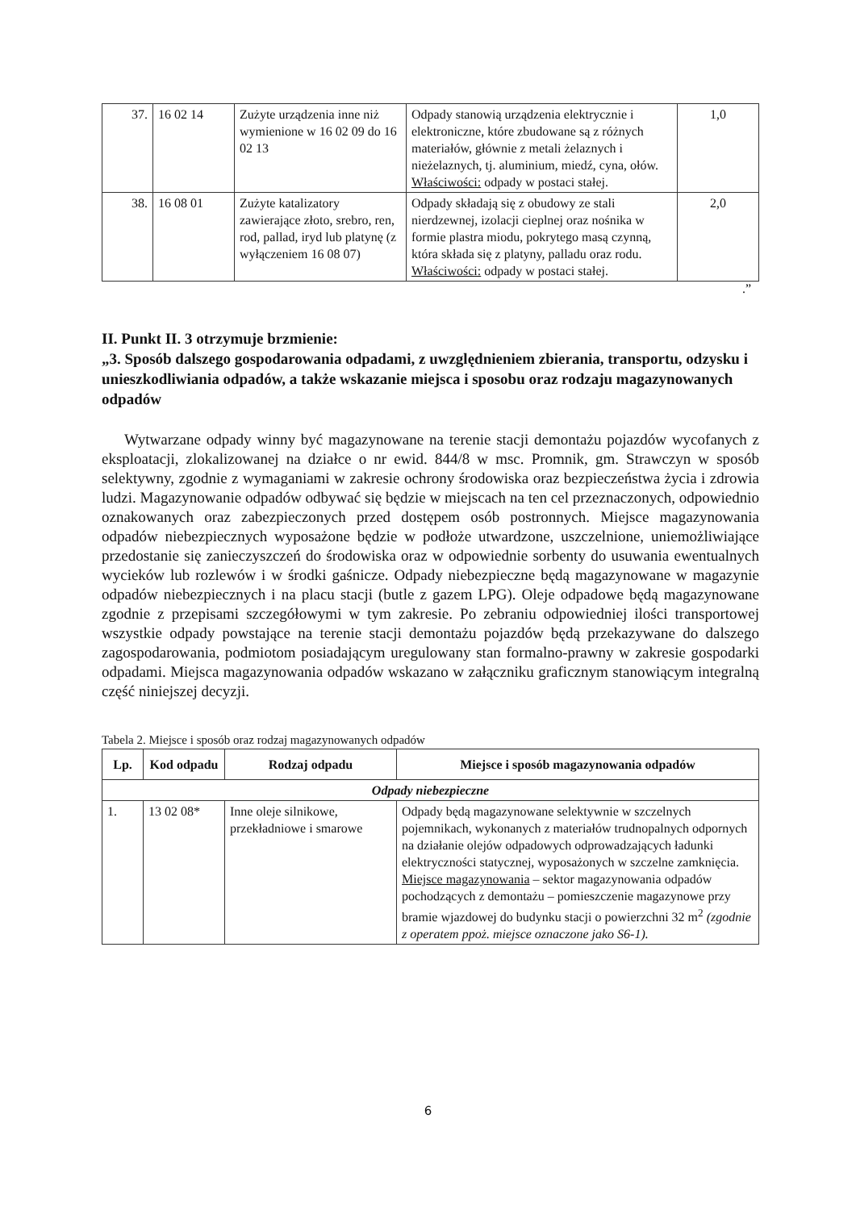| 37. | 16 02 14 | Zużyte urządzenia inne niż wymienione w 16 02 09 do 16 02 13 | Odpady stanowią urządzenia elektrycznie i elektroniczne, które zbudowane są z różnych materiałów, głównie z metali żelaznych i nieżelaznych, tj. aluminium, miedź, cyna, ołów. Właściwości: odpady w postaci stałej. | 1,0 |
| 38. | 16 08 01 | Zużyte katalizatory zawierające złoto, srebro, ren, rod, pallad, iryd lub platynę (z wyłączeniem 16 08 07) | Odpady składają się z obudowy ze stali nierdzewnej, izolacji cieplnej oraz nośnika w formie plastra miodu, pokrytego masą czynną, która składa się z platyny, palladu oraz rodu. Właściwości: odpady w postaci stałej. | 2,0 |
.”
II. Punkt II. 3 otrzymuje brzmienie:
„3. Sposób dalszego gospodarowania odpadami, z uwzględnieniem zbierania, transportu, odzysku i unieszkodliwiania odpadów, a także wskazanie miejsca i sposobu oraz rodzaju magazynowanych odpadów
Wytwarzane odpady winny być magazynowane na terenie stacji demontażu pojazdów wycofanych z eksploatacji, zlokalizowanej na działce o nr ewid. 844/8 w msc. Promnik, gm. Strawczyn w sposób selektywny, zgodnie z wymaganiami w zakresie ochrony środowiska oraz bezpieczeństwa życia i zdrowia ludzi. Magazynowanie odpadów odbywać się będzie w miejscach na ten cel przeznaczonych, odpowiednio oznakowanych oraz zabezpieczonych przed dostępem osób postronnych. Miejsce magazynowania odpadów niebezpiecznych wyposażone będzie w podłoże utwardzone, uszczelnione, uniemożliwiające przedostanie się zanieczyszczeń do środowiska oraz w odpowiednie sorbenty do usuwania ewentualnych wycieków lub rozlewów i w środki gaśnicze. Odpady niebezpieczne będą magazynowane w magazynie odpadów niebezpiecznych i na placu stacji (butle z gazem LPG). Oleje odpadowe będą magazynowane zgodnie z przepisami szczegółowymi w tym zakresie. Po zebraniu odpowiedniej ilości transportowej wszystkie odpady powstające na terenie stacji demontażu pojazdów będą przekazywane do dalszego zagospodarowania, podmiotom posiadającym uregulowany stan formalno-prawny w zakresie gospodarki odpadami. Miejsca magazynowania odpadów wskazano w załączniku graficznym stanowiącym integralną część niniejszej decyzji.
Tabela 2. Miejsce i sposób oraz rodzaj magazynowanych odpadów
| Lp. | Kod odpadu | Rodzaj odpadu | Miejsce i sposób magazynowania odpadów |
| --- | --- | --- | --- |
| Odpady niebezpieczne | | | |
| 1. | 13 02 08* | Inne oleje silnikowe, przekładniowe i smarowe | Odpady będą magazynowane selektywnie w szczelnych pojemnikach, wykonanych z materiałów trudnopalnych odpornych na działanie olejów odpadowych odprowadzających ładunki elektryczności statycznej, wyposażonych w szczelne zamknięcia. Miejsce magazynowania – sektor magazynowania odpadów pochodzących z demontażu – pomieszczenie magazynowe przy bramie wjazdowej do budynku stacji o powierzchni 32 m<sup>2</sup> (zgodnie z operatem ppoż. miejsce oznaczone jako S6-1). |
6